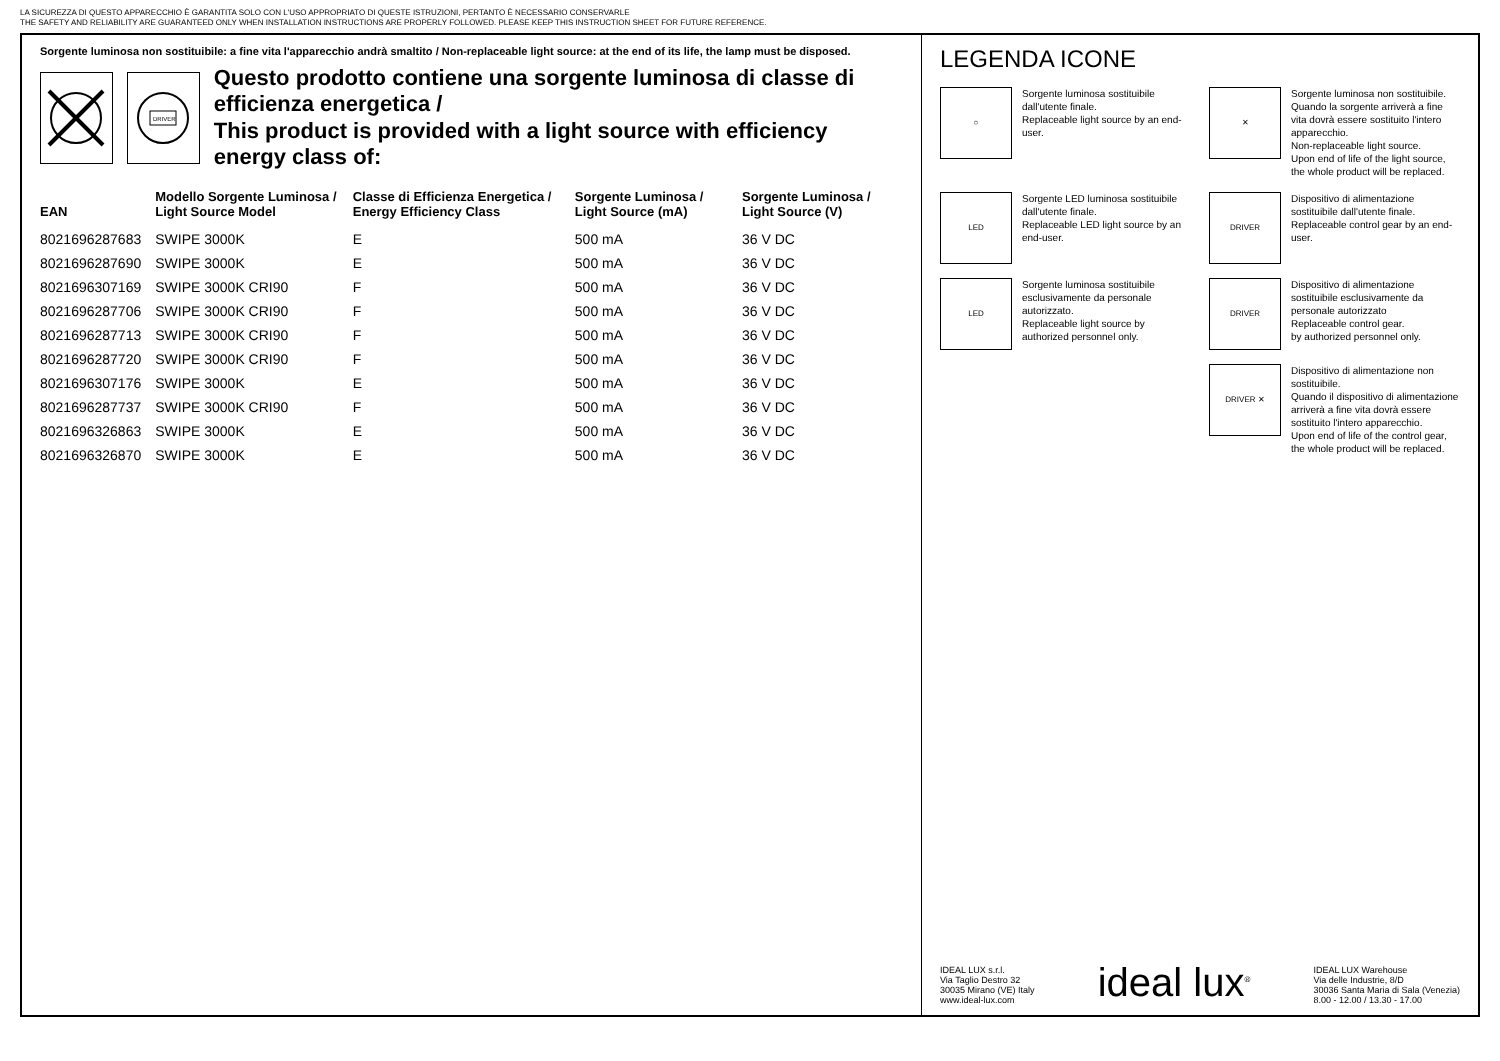LA SICUREZZA DI QUESTO APPARECCHIO È GARANTITA SOLO CON L'USO APPROPRIATO DI QUESTE ISTRUZIONI, PERTANTO È NECESSARIO CONSERVARLE
THE SAFETY AND RELIABILITY ARE GUARANTEED ONLY WHEN INSTALLATION INSTRUCTIONS ARE PROPERLY FOLLOWED. PLEASE KEEP THIS INSTRUCTION SHEET FOR FUTURE REFERENCE.
Sorgente luminosa non sostituibile: a fine vita l'apparecchio andrà smaltito / Non-replaceable light source: at the end of its life, the lamp must be disposed.
DRIVER
Questo prodotto contiene una sorgente luminosa di classe di efficienza energetica /
This product is provided with a light source with efficiency energy class of:
| EAN | Modello Sorgente Luminosa / Light Source Model | Classe di Efficienza Energetica / Energy Efficiency Class | Sorgente Luminosa / Light Source (mA) | Sorgente Luminosa / Light Source (V) |
| --- | --- | --- | --- | --- |
| 8021696287683 | SWIPE 3000K | E | 500 mA | 36 V DC |
| 8021696287690 | SWIPE 3000K | E | 500 mA | 36 V DC |
| 8021696307169 | SWIPE 3000K CRI90 | F | 500 mA | 36 V DC |
| 8021696287706 | SWIPE 3000K CRI90 | F | 500 mA | 36 V DC |
| 8021696287713 | SWIPE 3000K CRI90 | F | 500 mA | 36 V DC |
| 8021696287720 | SWIPE 3000K CRI90 | F | 500 mA | 36 V DC |
| 8021696307176 | SWIPE 3000K | E | 500 mA | 36 V DC |
| 8021696287737 | SWIPE 3000K CRI90 | F | 500 mA | 36 V DC |
| 8021696326863 | SWIPE 3000K | E | 500 mA | 36 V DC |
| 8021696326870 | SWIPE 3000K | E | 500 mA | 36 V DC |
LEGENDA ICONE
○
Sorgente luminosa sostituibile dall'utente finale.
Replaceable light source by an end-user.
✕
Sorgente luminosa non sostituibile.
Quando la sorgente arriverà a fine vita dovrà essere sostituito l'intero apparecchio.
Non-replaceable light source.
Upon end of life of the light source, the whole product will be replaced.
LED
Sorgente LED luminosa sostituibile dall'utente finale.
Replaceable LED light source by an end-user.
DRIVER
Dispositivo di alimentazione sostituibile dall'utente finale.
Replaceable control gear by an end-user.
LED
Sorgente luminosa sostituibile esclusivamente da personale autorizzato.
Replaceable light source by authorized personnel only.
DRIVER
Dispositivo di alimentazione sostituibile esclusivamente da personale autorizzato
Replaceable control gear.
by authorized personnel only.
DRIVER ✕
Dispositivo di alimentazione non sostituibile.
Quando il dispositivo di alimentazione arriverà a fine vita dovrà essere sostituito l'intero apparecchio.
Upon end of life of the control gear, the whole product will be replaced.
IDEAL LUX s.r.l.
Via Taglio Destro 32
30035 Mirano (VE) Italy
www.ideal-lux.com
ideal lux<sup>®</sup>
IDEAL LUX Warehouse
Via delle Industrie, 8/D
30036 Santa Maria di Sala (Venezia)
8.00 - 12.00 / 13.30 - 17.00